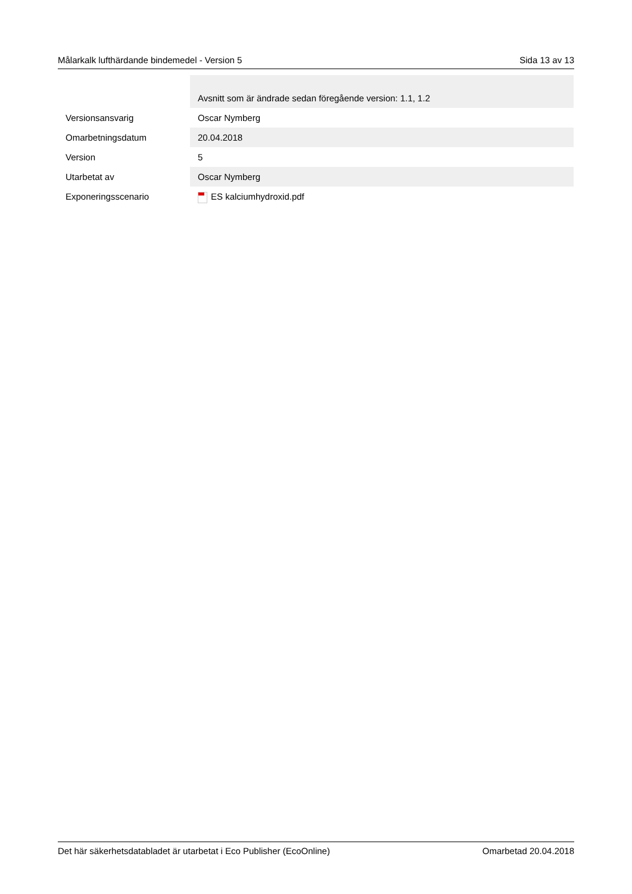Målarkalk lufthärdande bindemedel - Version 5 Sida 13 av 13
| | Avsnitt som är ändrade sedan föregående version: 1.1, 1.2 |
| Versionsansvarig | Oscar Nymberg |
| Omarbetningsdatum | 20.04.2018 |
| Version | 5 |
| Utarbetat av | Oscar Nymberg |
| Exponeringsscenario | ES kalciumhydroxid.pdf |
Det här säkerhetsdatabladet är utarbetat i Eco Publisher (EcoOnline) Omarbetad 20.04.2018